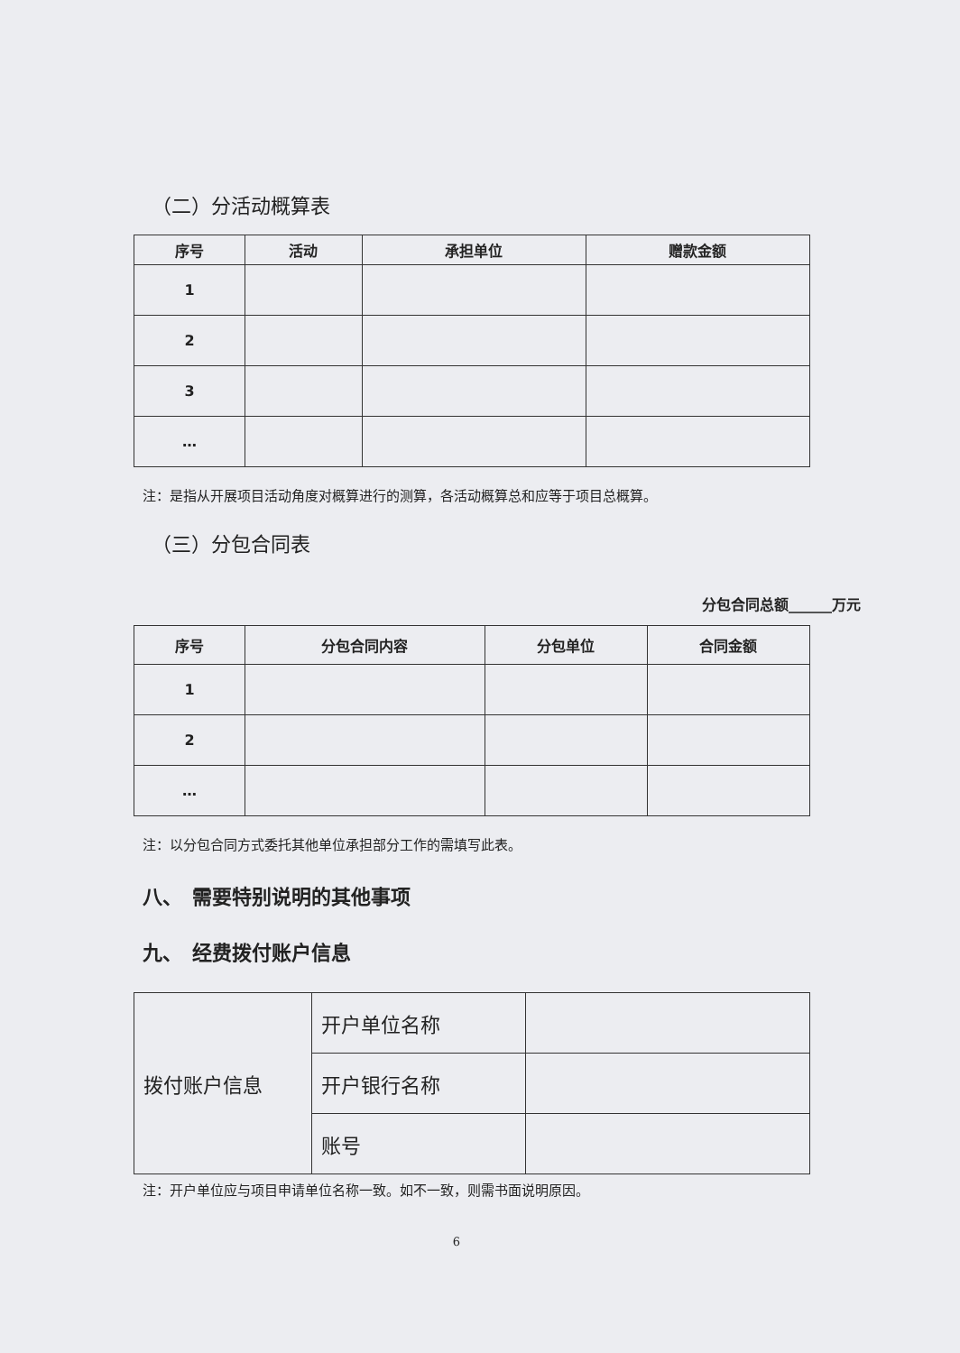（二）分活动概算表
| 序号 | 活动 | 承担单位 | 赠款金额 |
| --- | --- | --- | --- |
| 1 | | | |
| 2 | | | |
| 3 | | | |
| … | | | |
注：是指从开展项目活动角度对概算进行的测算，各活动概算总和应等于项目总概算。
（三）分包合同表
分包合同总额______万元
| 序号 | 分包合同内容 | 分包单位 | 合同金额 |
| --- | --- | --- | --- |
| 1 | | | |
| 2 | | | |
| … | | | |
注：以分包合同方式委托其他单位承担部分工作的需填写此表。
八、　需要特别说明的其他事项
九、　经费拨付账户信息
| 拨付账户信息 | 开户单位名称 | |
| | 开户银行名称 | |
| | 账号 | |
注：开户单位应与项目申请单位名称一致。如不一致，则需书面说明原因。
6